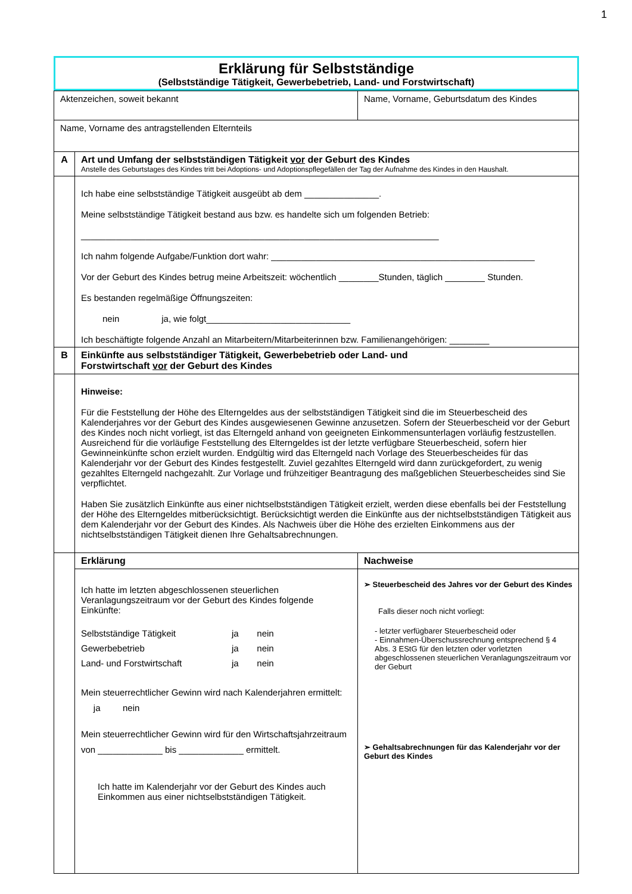1
Erklärung für Selbstständige
(Selbstständige Tätigkeit, Gewerbebetrieb, Land- und Forstwirtschaft)
| Aktenzeichen, soweit bekannt | | Name, Vorname, Geburtsdatum des Kindes | |
| Name, Vorname des antragstellenden Elternteils | | | |
| A | Art und Umfang der selbstständigen Tätigkeit vor der Geburt des Kindes Anstelle des Geburtstages des Kindes tritt bei Adoptions- und Adoptionspflegefällen der Tag der Aufnahme des Kindes in den Haushalt. | | |
| | Ich habe eine selbstständige Tätigkeit ausgeübt ab dem _______________. Meine selbstständige Tätigkeit bestand aus bzw. es handelte sich um folgenden Betrieb: ________________________________________________________________________ Ich nahm folgende Aufgabe/Funktion dort wahr: _____________________________________________________ Vor der Geburt des Kindes betrug meine Arbeitszeit: wöchentlich ________Stunden, täglich ________ Stunden. Es bestanden regelmäßige Öffnungszeiten: nein ja, wie folgt_____________________________ Ich beschäftigte folgende Anzahl an Mitarbeitern/Mitarbeiterinnen bzw. Familienangehörigen: ________ | | |
| B | Einkünfte aus selbstständiger Tätigkeit, Gewerbebetrieb oder Land- und Forstwirtschaft vor der Geburt des Kindes | | |
| | Hinweise: Für die Feststellung der Höhe des Elterngeldes aus der selbstständigen Tätigkeit sind die im Steuerbescheid des Kalenderjahres vor der Geburt des Kindes ausgewiesenen Gewinne anzusetzen. Sofern der Steuerbescheid vor der Geburt des Kindes noch nicht vorliegt, ist das Elterngeld anhand von geeigneten Einkommensunterlagen vorläufig festzustellen. Ausreichend für die vorläufige Feststellung des Elterngeldes ist der letzte verfügbare Steuerbescheid, sofern hier Gewinneinkünfte schon erzielt wurden. Endgültig wird das Elterngeld nach Vorlage des Steuerbescheides für das Kalenderjahr vor der Geburt des Kindes festgestellt. Zuviel gezahltes Elterngeld wird dann zurückgefordert, zu wenig gezahltes Elterngeld nachgezahlt. Zur Vorlage und frühzeitiger Beantragung des maßgeblichen Steuerbescheides sind Sie verpflichtet. Haben Sie zusätzlich Einkünfte aus einer nichtselbstständigen Tätigkeit erzielt, werden diese ebenfalls bei der Feststellung der Höhe des Elterngeldes mitberücksichtigt. Berücksichtigt werden die Einkünfte aus der nichtselbstständigen Tätigkeit aus dem Kalenderjahr vor der Geburt des Kindes. Als Nachweis über die Höhe des erzielten Einkommens aus der nichtselbstständigen Tätigkeit dienen Ihre Gehaltsabrechnungen. | | |
| | Erklärung | | Nachweise |
| | Ich hatte im letzten abgeschlossenen steuerlichen Veranlagungszeitraum vor der Geburt des Kindes folgende Einkünfte: / Selbstständige Tätigkeit / ja / nein / / Gewerbebetrieb / ja / nein / / Land- und Forstwirtschaft / ja / nein / Mein steuerrechtlicher Gewinn wird nach Kalenderjahren ermittelt: ja nein Mein steuerrechtlicher Gewinn wird für den Wirtschaftsjahrzeitraum von _____________ bis _____________ ermittelt. Ich hatte im Kalenderjahr vor der Geburt des Kindes auch Einkommen aus einer nichtselbstständigen Tätigkeit. | | ➢ Steuerbescheid des Jahres vor der Geburt des Kindes Falls dieser noch nicht vorliegt: - letzter verfügbarer Steuerbescheid oder - Einnahmen-Überschussrechnung entsprechend § 4 Abs. 3 EStG für den letzten oder vorletzten abgeschlossenen steuerlichen Veranlagungszeitraum vor der Geburt ➢ Gehaltsabrechnungen für das Kalenderjahr vor der Geburt des Kindes |